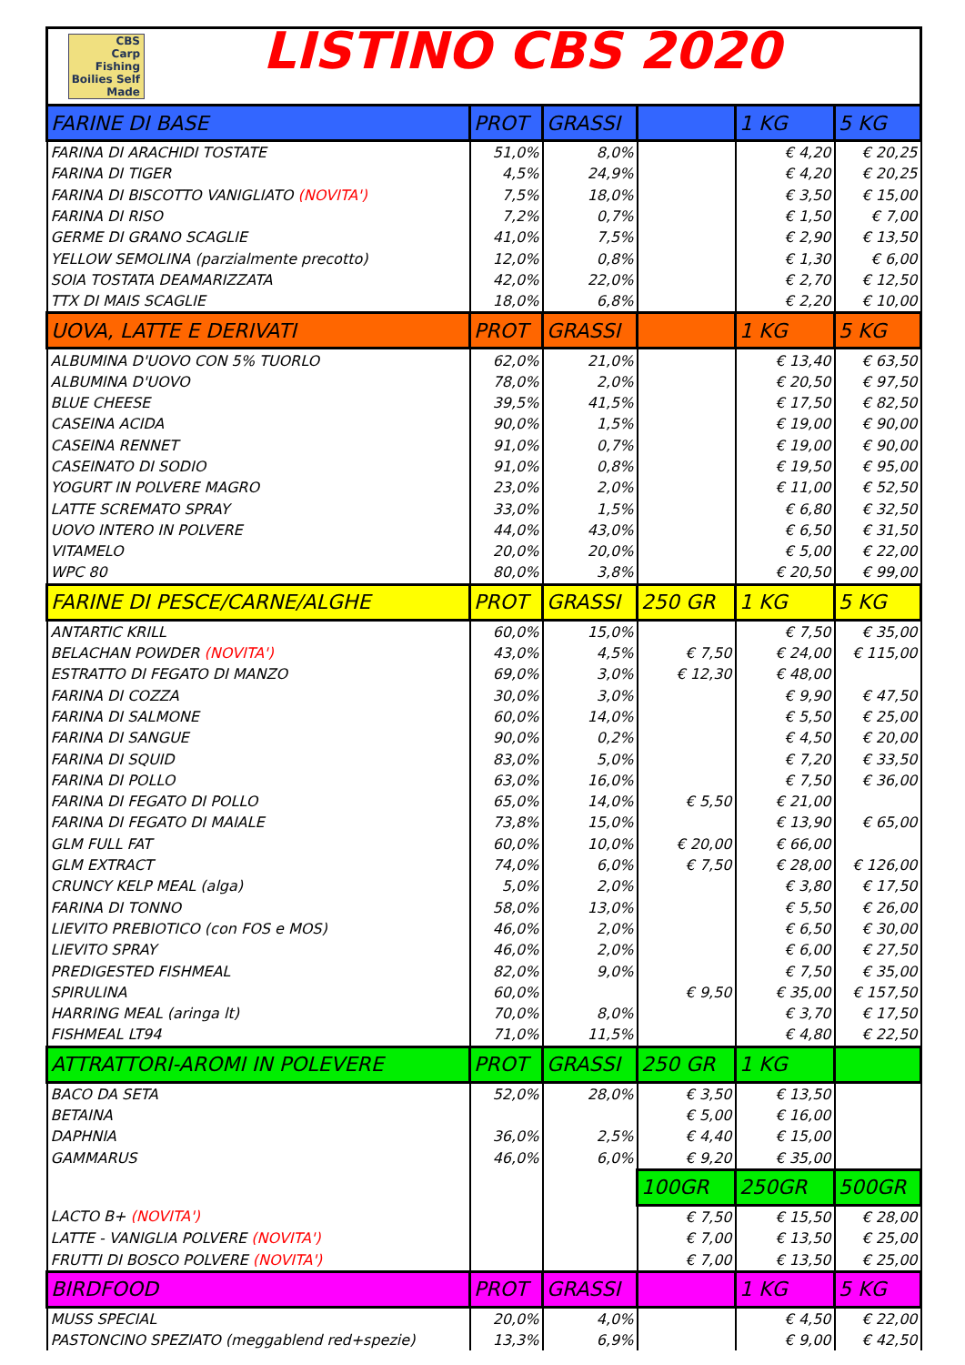CBS
Carp Fishing Boilies Self Made
LISTINO CBS 2020
| FARINE DI BASE | PROT | GRASSI | | 1 KG | 5 KG |
| --- | --- | --- | --- | --- | --- |
| FARINA DI ARACHIDI TOSTATE | 51,0% | 8,0% | | € 4,20 | € 20,25 |
| FARINA DI TIGER | 4,5% | 24,9% | | € 4,20 | € 20,25 |
| FARINA DI BISCOTTO VANIGLIATO (NOVITA') | 7,5% | 18,0% | | € 3,50 | € 15,00 |
| FARINA DI RISO | 7,2% | 0,7% | | € 1,50 | € 7,00 |
| GERME DI GRANO SCAGLIE | 41,0% | 7,5% | | € 2,90 | € 13,50 |
| YELLOW SEMOLINA (parzialmente precotto) | 12,0% | 0,8% | | € 1,30 | € 6,00 |
| SOIA TOSTATA DEAMARIZZATA | 42,0% | 22,0% | | € 2,70 | € 12,50 |
| TTX DI MAIS SCAGLIE | 18,0% | 6,8% | | € 2,20 | € 10,00 |
| UOVA, LATTE E DERIVATI | PROT | GRASSI | | 1 KG | 5 KG |
| ALBUMINA D'UOVO CON 5% TUORLO | 62,0% | 21,0% | | € 13,40 | € 63,50 |
| ALBUMINA D'UOVO | 78,0% | 2,0% | | € 20,50 | € 97,50 |
| BLUE CHEESE | 39,5% | 41,5% | | € 17,50 | € 82,50 |
| CASEINA ACIDA | 90,0% | 1,5% | | € 19,00 | € 90,00 |
| CASEINA RENNET | 91,0% | 0,7% | | € 19,00 | € 90,00 |
| CASEINATO DI SODIO | 91,0% | 0,8% | | € 19,50 | € 95,00 |
| YOGURT IN POLVERE MAGRO | 23,0% | 2,0% | | € 11,00 | € 52,50 |
| LATTE SCREMATO SPRAY | 33,0% | 1,5% | | € 6,80 | € 32,50 |
| UOVO INTERO IN POLVERE | 44,0% | 43,0% | | € 6,50 | € 31,50 |
| VITAMELO | 20,0% | 20,0% | | € 5,00 | € 22,00 |
| WPC 80 | 80,0% | 3,8% | | € 20,50 | € 99,00 |
| FARINE DI PESCE/CARNE/ALGHE | PROT | GRASSI | 250 GR | 1 KG | 5 KG |
| ANTARTIC KRILL | 60,0% | 15,0% | | € 7,50 | € 35,00 |
| BELACHAN POWDER (NOVITA') | 43,0% | 4,5% | € 7,50 | € 24,00 | € 115,00 |
| ESTRATTO DI FEGATO DI MANZO | 69,0% | 3,0% | € 12,30 | € 48,00 | |
| FARINA DI COZZA | 30,0% | 3,0% | | € 9,90 | € 47,50 |
| FARINA DI SALMONE | 60,0% | 14,0% | | € 5,50 | € 25,00 |
| FARINA DI SANGUE | 90,0% | 0,2% | | € 4,50 | € 20,00 |
| FARINA DI SQUID | 83,0% | 5,0% | | € 7,20 | € 33,50 |
| FARINA DI POLLO | 63,0% | 16,0% | | € 7,50 | € 36,00 |
| FARINA DI FEGATO DI POLLO | 65,0% | 14,0% | € 5,50 | € 21,00 | |
| FARINA DI FEGATO DI MAIALE | 73,8% | 15,0% | | € 13,90 | € 65,00 |
| GLM FULL FAT | 60,0% | 10,0% | € 20,00 | € 66,00 | |
| GLM EXTRACT | 74,0% | 6,0% | € 7,50 | € 28,00 | € 126,00 |
| CRUNCY KELP MEAL (alga) | 5,0% | 2,0% | | € 3,80 | € 17,50 |
| FARINA DI TONNO | 58,0% | 13,0% | | € 5,50 | € 26,00 |
| LIEVITO PREBIOTICO (con FOS e MOS) | 46,0% | 2,0% | | € 6,50 | € 30,00 |
| LIEVITO SPRAY | 46,0% | 2,0% | | € 6,00 | € 27,50 |
| PREDIGESTED FISHMEAL | 82,0% | 9,0% | | € 7,50 | € 35,00 |
| SPIRULINA | 60,0% | | € 9,50 | € 35,00 | € 157,50 |
| HARRING MEAL (aringa lt) | 70,0% | 8,0% | | € 3,70 | € 17,50 |
| FISHMEAL LT94 | 71,0% | 11,5% | | € 4,80 | € 22,50 |
| ATTRATTORI-AROMI IN POLEVERE | PROT | GRASSI | 250 GR | 1 KG | |
| BACO DA SETA | 52,0% | 28,0% | € 3,50 | € 13,50 | |
| BETAINA | | | € 5,00 | € 16,00 | |
| DAPHNIA | 36,0% | 2,5% | € 4,40 | € 15,00 | |
| GAMMARUS | 46,0% | 6,0% | € 9,20 | € 35,00 | |
| | | | 100GR | 250GR | 500GR |
| LACTO B+ (NOVITA') | | | € 7,50 | € 15,50 | € 28,00 |
| LATTE - VANIGLIA POLVERE (NOVITA') | | | € 7,00 | € 13,50 | € 25,00 |
| FRUTTI DI BOSCO POLVERE (NOVITA') | | | € 7,00 | € 13,50 | € 25,00 |
| BIRDFOOD | PROT | GRASSI | | 1 KG | 5 KG |
| MUSS SPECIAL | 20,0% | 4,0% | | € 4,50 | € 22,00 |
| PASTONCINO SPEZIATO (meggablend red+spezie) | 13,3% | 6,9% | | € 9,00 | € 42,50 |